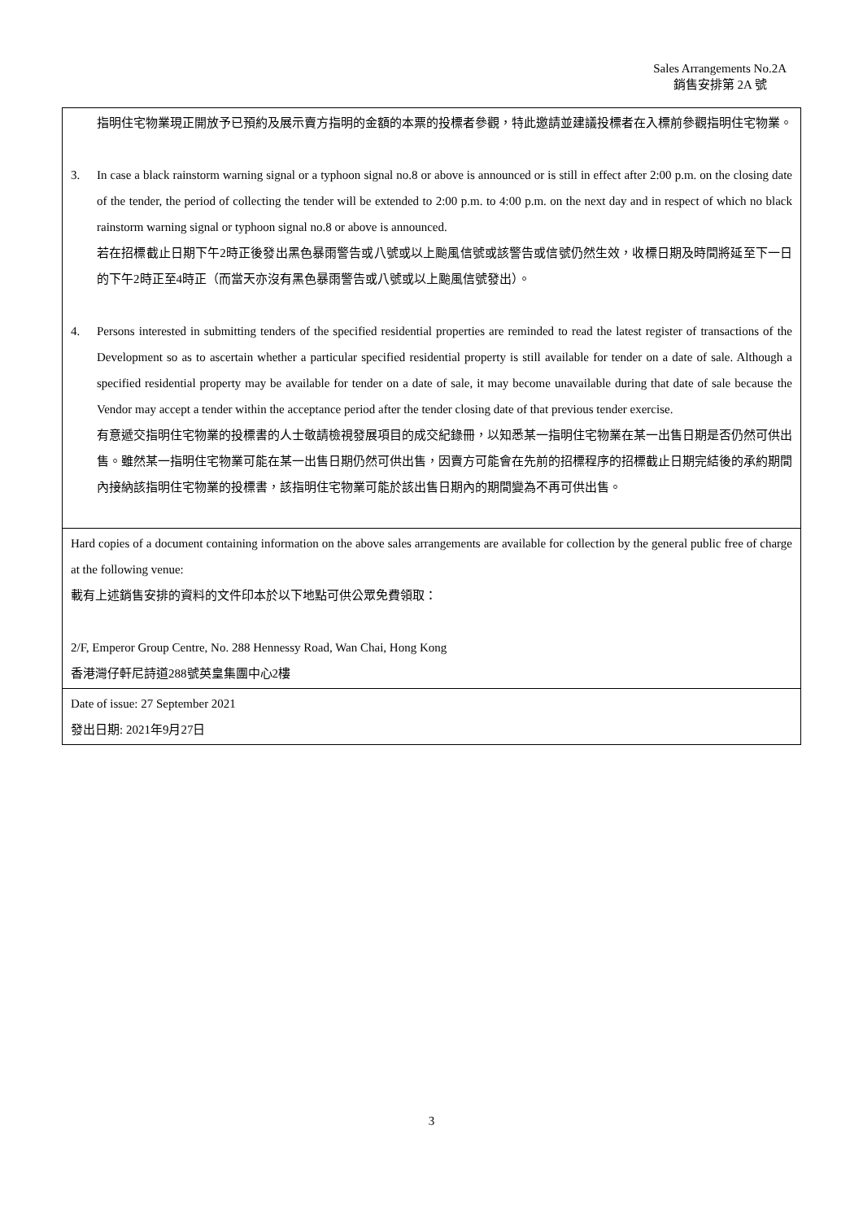Sales Arrangements No.2A
銷售安排第 2A 號
| 指明住宅物業現正開放予已預約及展示賣方指明的金額的本票的投標者參觀，特此邀請並建議投標者在入標前參觀指明住宅物業。 3. In case a black rainstorm warning signal or a typhoon signal no.8 or above is announced or is still in effect after 2:00 p.m. on the closing date of the tender, the period of collecting the tender will be extended to 2:00 p.m. to 4:00 p.m. on the next day and in respect of which no black rainstorm warning signal or typhoon signal no.8 or above is announced. 若在招標截止日期下午2時正後發出黑色暴雨警告或八號或以上颱風信號或該警告或信號仍然生效，收標日期及時間將延至下一日的下午2時正至4時正（而當天亦沒有黑色暴雨警告或八號或以上颱風信號發出）。 4. Persons interested in submitting tenders of the specified residential properties are reminded to read the latest register of transactions of the Development so as to ascertain whether a particular specified residential property is still available for tender on a date of sale. Although a specified residential property may be available for tender on a date of sale, it may become unavailable during that date of sale because the Vendor may accept a tender within the acceptance period after the tender closing date of that previous tender exercise. 有意遞交指明住宅物業的投標書的人士敬請檢視發展項目的成交紀錄冊，以知悉某一指明住宅物業在某一出售日期是否仍然可供出售。雖然某一指明住宅物業可能在某一出售日期仍然可供出售，因賣方可能會在先前的招標程序的招標截止日期完結後的承約期間內接納該指明住宅物業的投標書，該指明住宅物業可能於該出售日期內的期間變為不再可供出售。 |
| Hard copies of a document containing information on the above sales arrangements are available for collection by the general public free of charge at the following venue: 載有上述銷售安排的資料的文件印本於以下地點可供公眾免費領取： 2/F, Emperor Group Centre, No. 288 Hennessy Road, Wan Chai, Hong Kong 香港灣仔軒尼詩道288號英皇集團中心2樓 |
| Date of issue: 27 September 2021 發出日期: 2021年9月27日 |
3